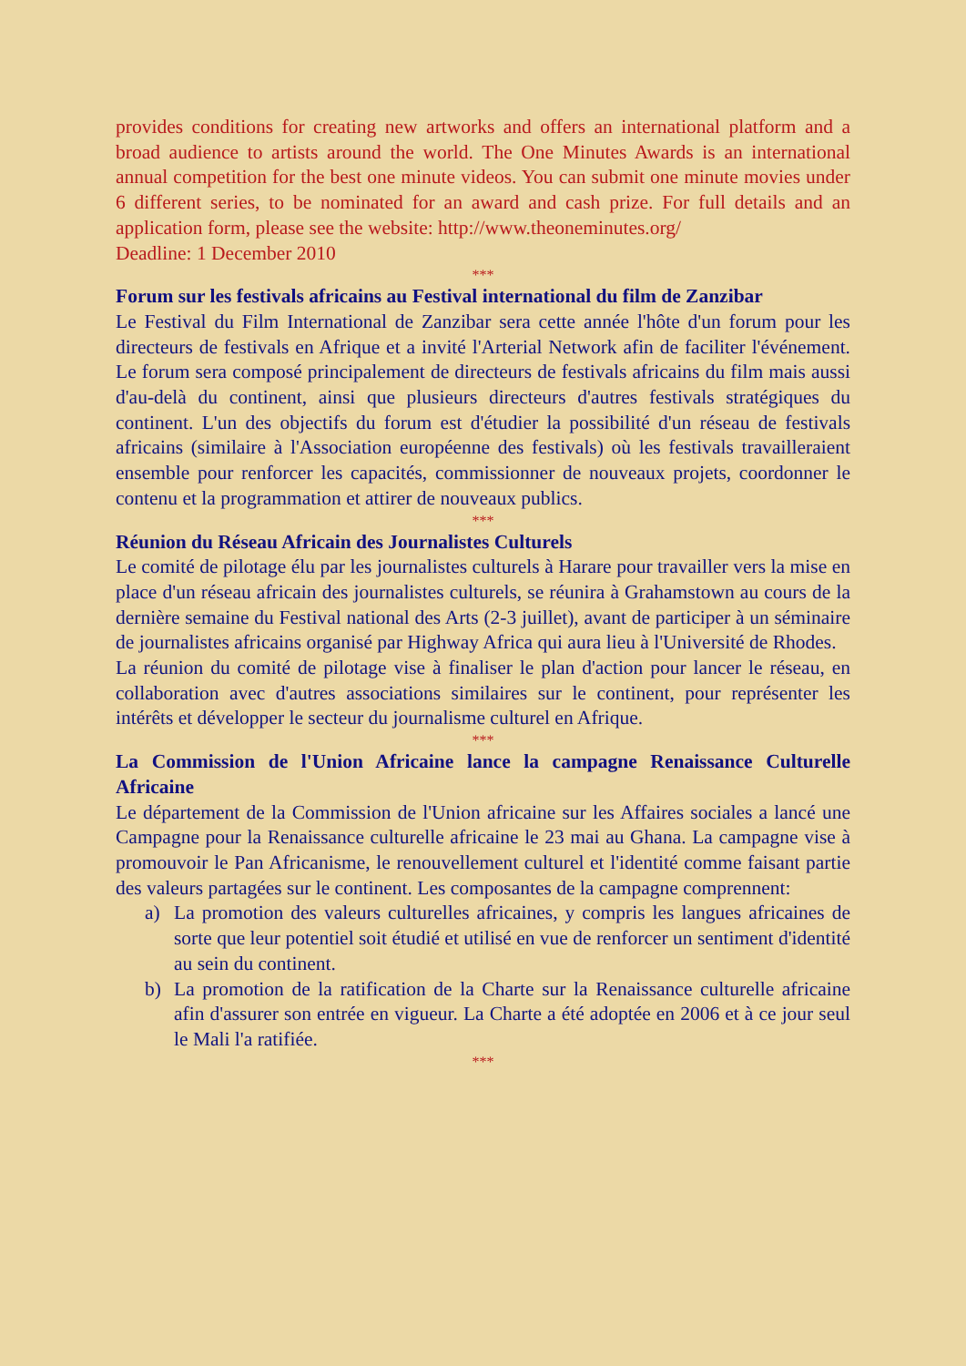provides conditions for creating new artworks and offers an international platform and a broad audience to artists around the world. The One Minutes Awards is an international annual competition for the best one minute videos. You can submit one minute movies under 6 different series, to be nominated for an award and cash prize. For full details and an application form, please see the website: http://www.theoneminutes.org/
Deadline: 1 December 2010
***
Forum sur les festivals africains au Festival international du film de Zanzibar
Le Festival du Film International de Zanzibar sera cette année l'hôte d'un forum pour les directeurs de festivals en Afrique et a invité l'Arterial Network afin de faciliter l'événement. Le forum sera composé principalement de directeurs de festivals africains du film mais aussi d'au-delà du continent, ainsi que plusieurs directeurs d'autres festivals stratégiques du continent. L'un des objectifs du forum est d'étudier la possibilité d'un réseau de festivals africains (similaire à l'Association européenne des festivals) où les festivals travailleraient ensemble pour renforcer les capacités, commissionner de nouveaux projets, coordonner le contenu et la programmation et attirer de nouveaux publics.
***
Réunion du Réseau Africain des Journalistes Culturels
Le comité de pilotage élu par les journalistes culturels à Harare pour travailler vers la mise en place d'un réseau africain des journalistes culturels, se réunira à Grahamstown au cours de la dernière semaine du Festival national des Arts (2-3 juillet), avant de participer à un séminaire de journalistes africains organisé par Highway Africa qui aura lieu à l'Université de Rhodes.
La réunion du comité de pilotage vise à finaliser le plan d'action pour lancer le réseau, en collaboration avec d'autres associations similaires sur le continent, pour représenter les intérêts et développer le secteur du journalisme culturel en Afrique.
***
La Commission de l'Union Africaine lance la campagne Renaissance Culturelle Africaine
Le département de la Commission de l'Union africaine sur les Affaires sociales a lancé une Campagne pour la Renaissance culturelle africaine le 23 mai au Ghana. La campagne vise à promouvoir le Pan Africanisme, le renouvellement culturel et l'identité comme faisant partie des valeurs partagées sur le continent. Les composantes de la campagne comprennent:
a) La promotion des valeurs culturelles africaines, y compris les langues africaines de sorte que leur potentiel soit étudié et utilisé en vue de renforcer un sentiment d'identité au sein du continent.
b) La promotion de la ratification de la Charte sur la Renaissance culturelle africaine afin d'assurer son entrée en vigueur. La Charte a été adoptée en 2006 et à ce jour seul le Mali l'a ratifiée.
***